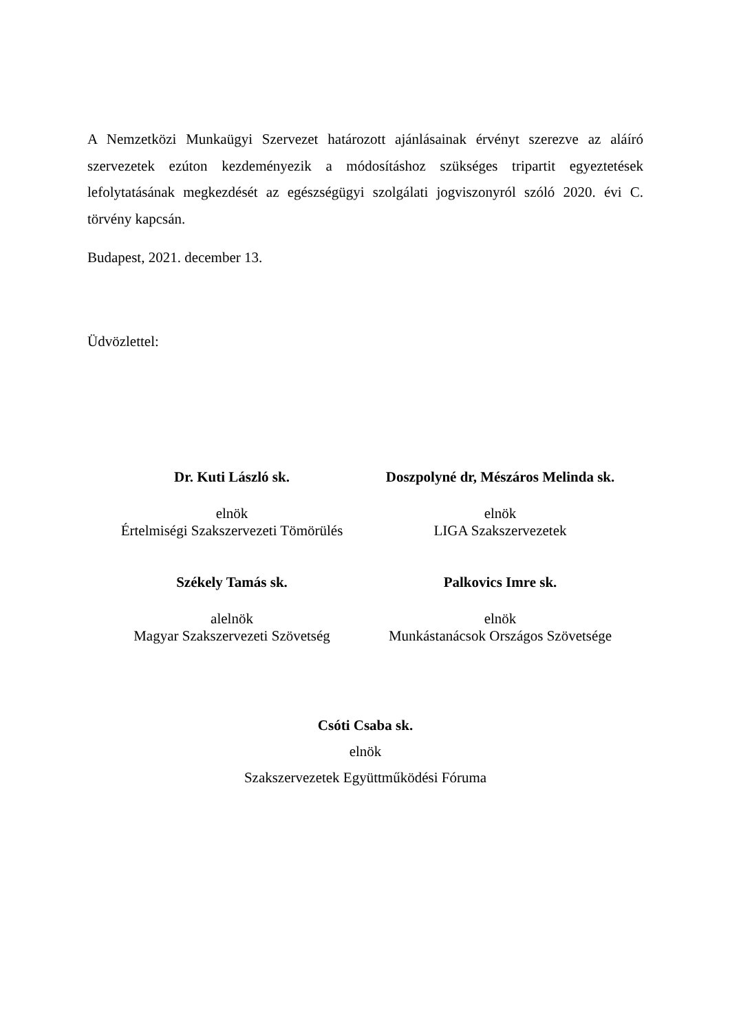A Nemzetközi Munkaügyi Szervezet határozott ajánlásainak érvényt szerezve az aláíró szervezetek ezúton kezdeményezik a módosításhoz szükséges tripartit egyeztetések lefolytatásának megkezdését az egészségügyi szolgálati jogviszonyról szóló 2020. évi C. törvény kapcsán.
Budapest, 2021. december 13.
Üdvözlettel:
Dr. Kuti László sk.
elnök
Értelmiségi Szakszervezeti Tömörülés
Doszpolyné dr, Mészáros Melinda sk.
elnök
LIGA Szakszervezetek
Székely Tamás sk.
alelnök
Magyar Szakszervezeti Szövetség
Palkovics Imre sk.
elnök
Munkástanácsok Országos Szövetsége
Csóti Csaba sk.
elnök
Szakszervezetek Együttműködési Fóruma